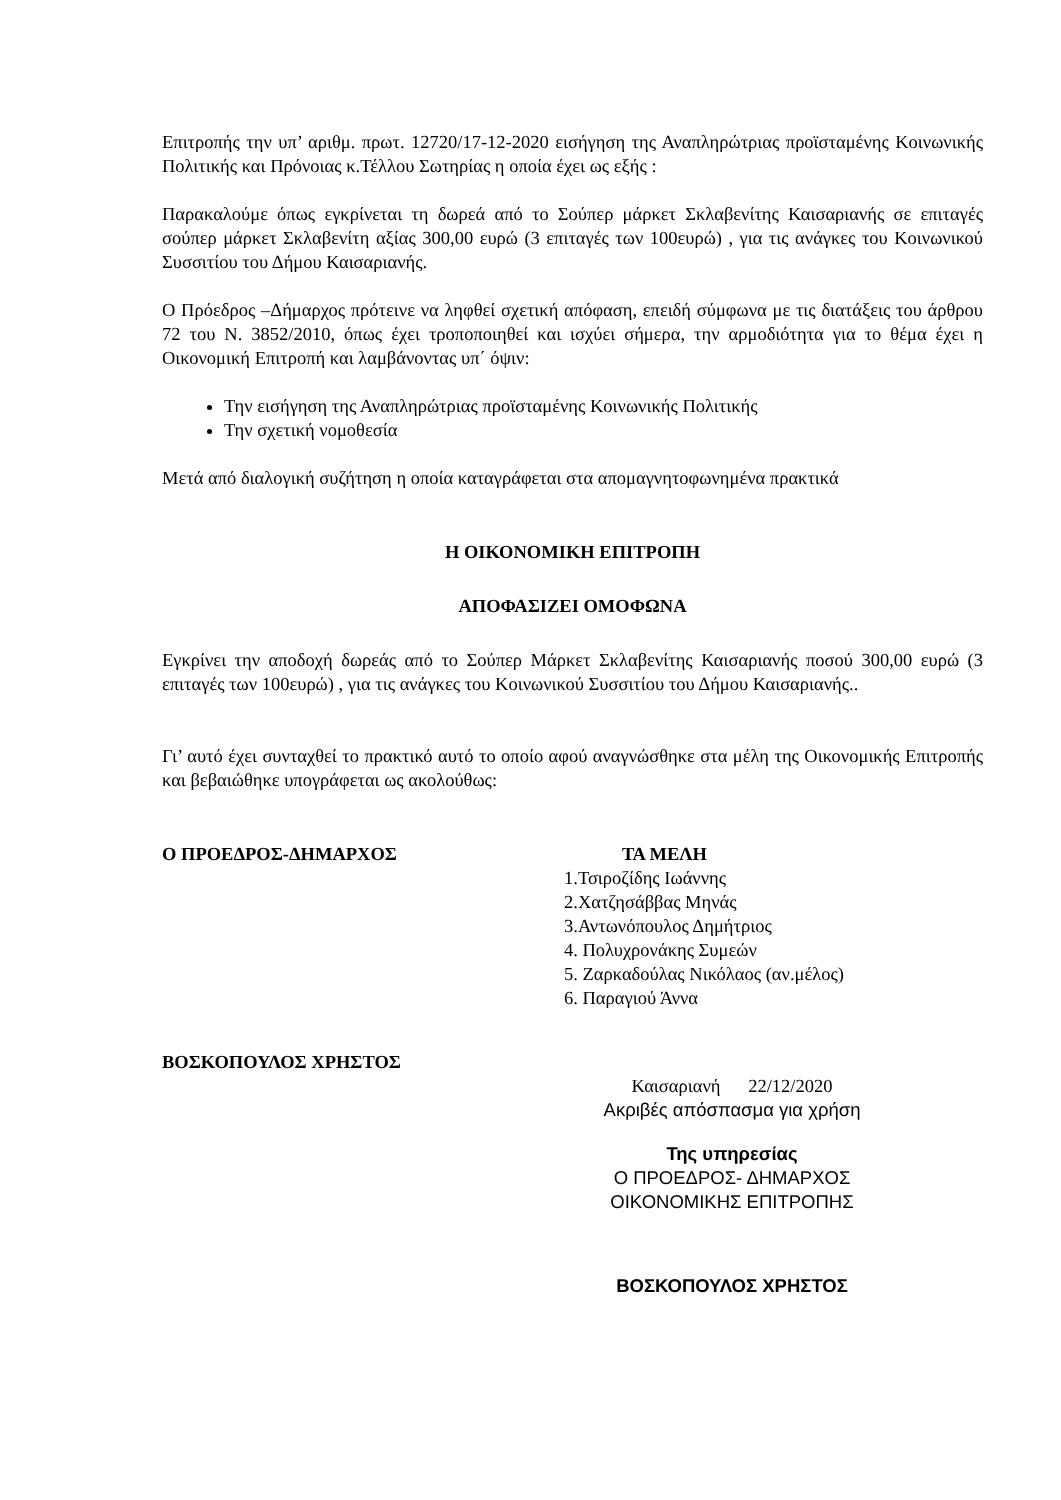Επιτροπής την υπ’ αριθμ. πρωτ. 12720/17-12-2020 εισήγηση της Αναπληρώτριας προϊσταμένης Κοινωνικής Πολιτικής και Πρόνοιας κ.Τέλλου Σωτηρίας η οποία έχει ως εξής :
Παρακαλούμε όπως εγκρίνεται τη δωρεά από το Σούπερ μάρκετ Σκλαβενίτης Καισαριανής σε επιταγές σούπερ μάρκετ Σκλαβενίτη αξίας 300,00 ευρώ (3 επιταγές των 100ευρώ) , για τις ανάγκες του Κοινωνικού Συσσιτίου του Δήμου Καισαριανής.
Ο Πρόεδρος –Δήμαρχος πρότεινε να ληφθεί σχετική απόφαση, επειδή σύμφωνα με τις διατάξεις του άρθρου 72 του Ν. 3852/2010, όπως έχει τροποποιηθεί και ισχύει σήμερα, την αρμοδιότητα για το θέμα έχει η Οικονομική Επιτροπή και λαμβάνοντας υπ΄ όψιν:
Την εισήγηση της Αναπληρώτριας προϊσταμένης Κοινωνικής Πολιτικής
Την σχετική νομοθεσία
Μετά από διαλογική συζήτηση η οποία καταγράφεται στα απομαγνητοφωνημένα πρακτικά
Η ΟΙΚΟΝΟΜΙΚΗ ΕΠΙΤΡΟΠΗ
ΑΠΟΦΑΣΙΖΕΙ ΟΜΟΦΩΝΑ
Εγκρίνει την αποδοχή δωρεάς από το Σούπερ Μάρκετ Σκλαβενίτης Καισαριανής ποσού 300,00 ευρώ (3 επιταγές των 100ευρώ) , για τις ανάγκες του Κοινωνικού Συσσιτίου του Δήμου Καισαριανής..
Γι’ αυτό έχει συνταχθεί το πρακτικό αυτό το οποίο αφού αναγνώσθηκε στα μέλη της Οικονομικής Επιτροπής και βεβαιώθηκε υπογράφεται ως ακολούθως:
Ο ΠΡΟΕΔΡΟΣ-ΔΗΜΑΡΧΟΣ ΤΑ ΜΕΛΗ
1.Τσιροζίδης Ιωάννης
2.Χατζησάββας Μηνάς
3.Αντωνόπουλος Δημήτριος
4. Πολυχρονάκης Συμεών
5. Ζαρκαδούλας Νικόλαος (αν.μέλος)
6. Παραγιού Άννα
ΒΟΣΚΟΠΟΥΛΟΣ ΧΡΗΣΤΟΣ
Καισαριανή 22/12/2020
Ακριβές απόσπασμα για χρήση
Της υπηρεσίας
Ο ΠΡΟΕΔΡΟΣ- ΔΗΜΑΡΧΟΣ
ΟΙΚΟΝΟΜΙΚΗΣ ΕΠΙΤΡΟΠΗΣ
ΒΟΣΚΟΠΟΥΛΟΣ ΧΡΗΣΤΟΣ